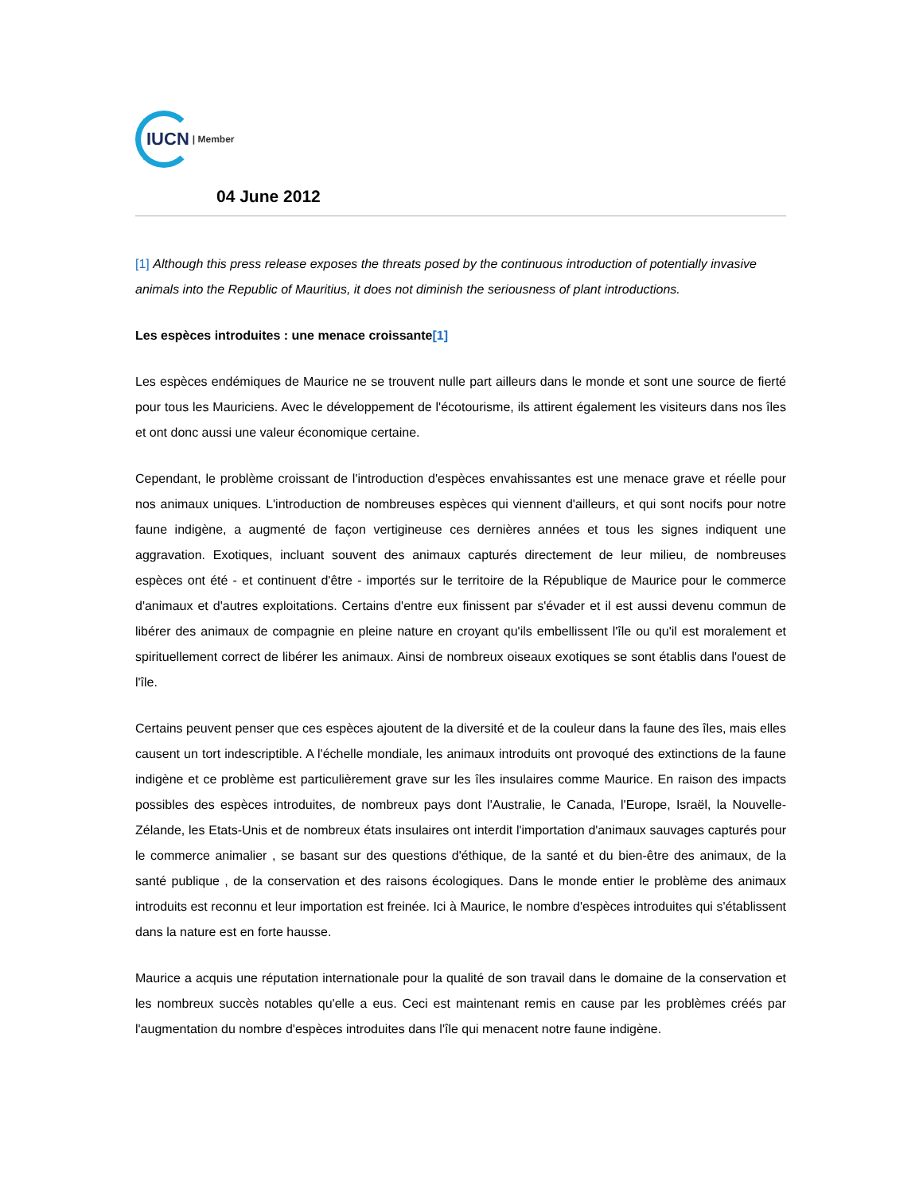IUCN | Member
04 June 2012
[1] Although this press release exposes the threats posed by the continuous introduction of potentially invasive animals into the Republic of Mauritius, it does not diminish the seriousness of plant introductions.
Les espèces introduites : une menace croissante[1]
Les espèces endémiques de Maurice ne se trouvent nulle part ailleurs dans le monde et sont une source de fierté pour tous les Mauriciens. Avec le développement de l'écotourisme, ils attirent également les visiteurs dans nos îles et ont donc aussi une valeur économique certaine.
Cependant, le problème croissant de l'introduction d'espèces envahissantes est une menace grave et réelle pour nos animaux uniques. L'introduction de nombreuses espèces qui viennent d'ailleurs, et qui sont nocifs pour notre faune indigène, a augmenté de façon vertigineuse ces dernières années et tous les signes indiquent une aggravation. Exotiques, incluant souvent des animaux capturés directement de leur milieu, de nombreuses espèces ont été - et continuent d'être - importés sur le territoire de la République de Maurice pour le commerce d'animaux et d'autres exploitations. Certains d'entre eux finissent par s'évader et il est aussi devenu commun de libérer des animaux de compagnie en pleine nature en croyant qu'ils embellissent l'île ou qu'il est moralement et spirituellement correct de libérer les animaux. Ainsi de nombreux oiseaux exotiques se sont établis dans l'ouest de l'île.
Certains peuvent penser que ces espèces ajoutent de la diversité et de la couleur dans la faune des îles, mais elles causent un tort indescriptible. A l'échelle mondiale, les animaux introduits ont provoqué des extinctions de la faune indigène et ce problème est particulièrement grave sur les îles insulaires comme Maurice. En raison des impacts possibles des espèces introduites, de nombreux pays dont l'Australie, le Canada, l'Europe, Israël, la Nouvelle-Zélande, les Etats-Unis et de nombreux états insulaires ont interdit l'importation d'animaux sauvages capturés pour le commerce animalier , se basant sur des questions d'éthique, de la santé et du bien-être des animaux, de la santé publique , de la conservation et des raisons écologiques. Dans le monde entier le problème des animaux introduits est reconnu et leur importation est freinée. Ici à Maurice, le nombre d'espèces introduites qui s'établissent dans la nature est en forte hausse.
Maurice a acquis une réputation internationale pour la qualité de son travail dans le domaine de la conservation et les nombreux succès notables qu'elle a eus. Ceci est maintenant remis en cause par les problèmes créés par l'augmentation du nombre d'espèces introduites dans l'île qui menacent notre faune indigène.